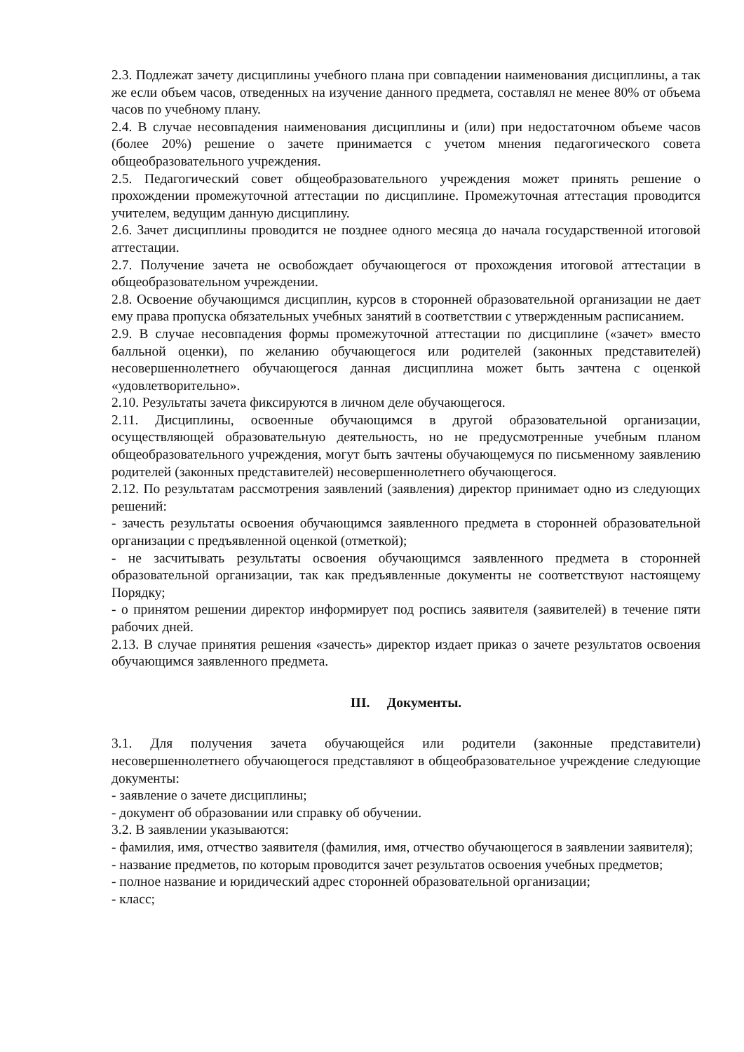2.3. Подлежат зачету дисциплины учебного плана при совпадении наименования дисциплины, а так же если объем часов, отведенных на изучение данного предмета, составлял не менее 80% от объема часов по учебному плану.
2.4. В случае несовпадения наименования дисциплины и (или) при недостаточном объеме часов (более 20%) решение о зачете принимается с учетом мнения педагогического совета общеобразовательного учреждения.
2.5. Педагогический совет общеобразовательного учреждения может принять решение о прохождении промежуточной аттестации по дисциплине. Промежуточная аттестация проводится учителем, ведущим данную дисциплину.
2.6. Зачет дисциплины проводится не позднее одного месяца до начала государственной итоговой аттестации.
2.7. Получение зачета не освобождает обучающегося от прохождения итоговой аттестации в общеобразовательном учреждении.
2.8. Освоение обучающимся дисциплин, курсов в сторонней образовательной организации не дает ему права пропуска обязательных учебных занятий в соответствии с утвержденным расписанием.
2.9. В случае несовпадения формы промежуточной аттестации по дисциплине («зачет» вместо балльной оценки), по желанию обучающегося или родителей (законных представителей) несовершеннолетнего обучающегося данная дисциплина может быть зачтена с оценкой «удовлетворительно».
2.10. Результаты зачета фиксируются в личном деле обучающегося.
2.11. Дисциплины, освоенные обучающимся в другой образовательной организации, осуществляющей образовательную деятельность, но не предусмотренные учебным планом общеобразовательного учреждения, могут быть зачтены обучающемуся по письменному заявлению родителей (законных представителей) несовершеннолетнего обучающегося.
2.12. По результатам рассмотрения заявлений (заявления) директор принимает одно из следующих решений:
- зачесть результаты освоения обучающимся заявленного предмета в сторонней образовательной организации с предъявленной оценкой (отметкой);
- не засчитывать результаты освоения обучающимся заявленного предмета в сторонней образовательной организации, так как предъявленные документы не соответствуют настоящему Порядку;
- о принятом решении директор информирует под роспись заявителя (заявителей) в течение пяти рабочих дней.
2.13. В случае принятия решения «зачесть» директор издает приказ о зачете результатов освоения обучающимся заявленного предмета.
III. Документы.
3.1. Для получения зачета обучающейся или родители (законные представители) несовершеннолетнего обучающегося представляют в общеобразовательное учреждение следующие документы:
- заявление о зачете дисциплины;
- документ об образовании или справку об обучении.
3.2. В заявлении указываются:
- фамилия, имя, отчество заявителя (фамилия, имя, отчество обучающегося в заявлении заявителя);
- название предметов, по которым проводится зачет результатов освоения учебных предметов;
- полное название и юридический адрес сторонней образовательной организации;
- класс;